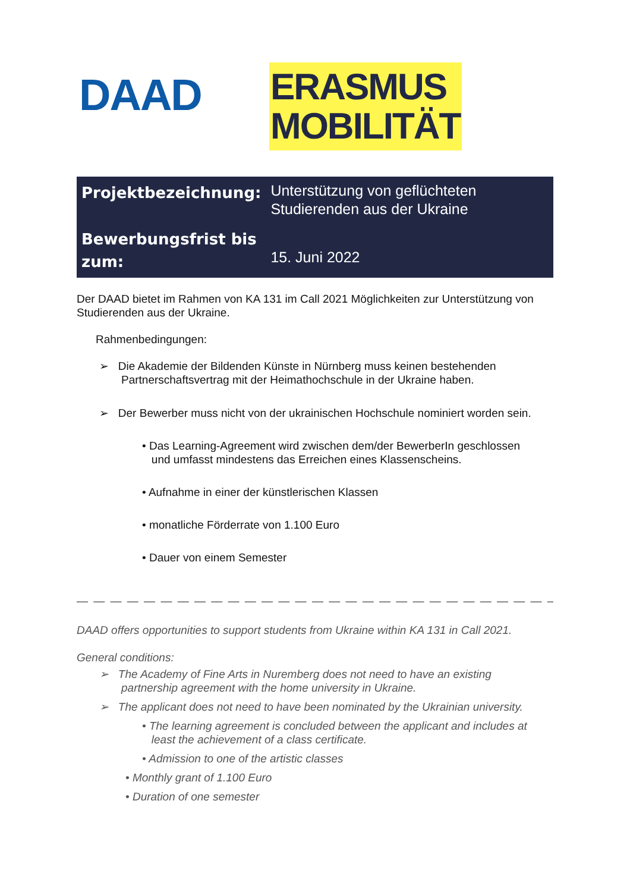DAAD
ERASMUS
MOBILITÄT
| Projektbezeichnung: | Unterstützung von geflüchteten Studierenden aus der Ukraine |
| Bewerbungsfrist bis zum: | 15. Juni 2022 |
Der DAAD bietet im Rahmen von KA 131 im Call 2021 Möglichkeiten zur Unterstützung von Studierenden aus der Ukraine.
Rahmenbedingungen:
➢ Die Akademie der Bildenden Künste in Nürnberg muss keinen bestehenden
Partnerschaftsvertrag mit der Heimathochschule in der Ukraine haben.
➢ Der Bewerber muss nicht von der ukrainischen Hochschule nominiert worden sein.
• Das Learning-Agreement wird zwischen dem/der BewerberIn geschlossen
und umfasst mindestens das Erreichen eines Klassenscheins.
• Aufnahme in einer der künstlerischen Klassen
• monatliche Förderrate von 1.100 Euro
• Dauer von einem Semester
— — — — — — — — — — — — — — — — — — — — — — — — — — — — — — — — — — — — — — — — — — — —
DAAD offers opportunities to support students from Ukraine within KA 131 in Call 2021.
General conditions:
➢ The Academy of Fine Arts in Nuremberg does not need to have an existing
partnership agreement with the home university in Ukraine.
➢ The applicant does not need to have been nominated by the Ukrainian university.
• The learning agreement is concluded between the applicant and includes at
least the achievement of a class certificate.
• Admission to one of the artistic classes
• Monthly grant of 1.100 Euro
• Duration of one semester